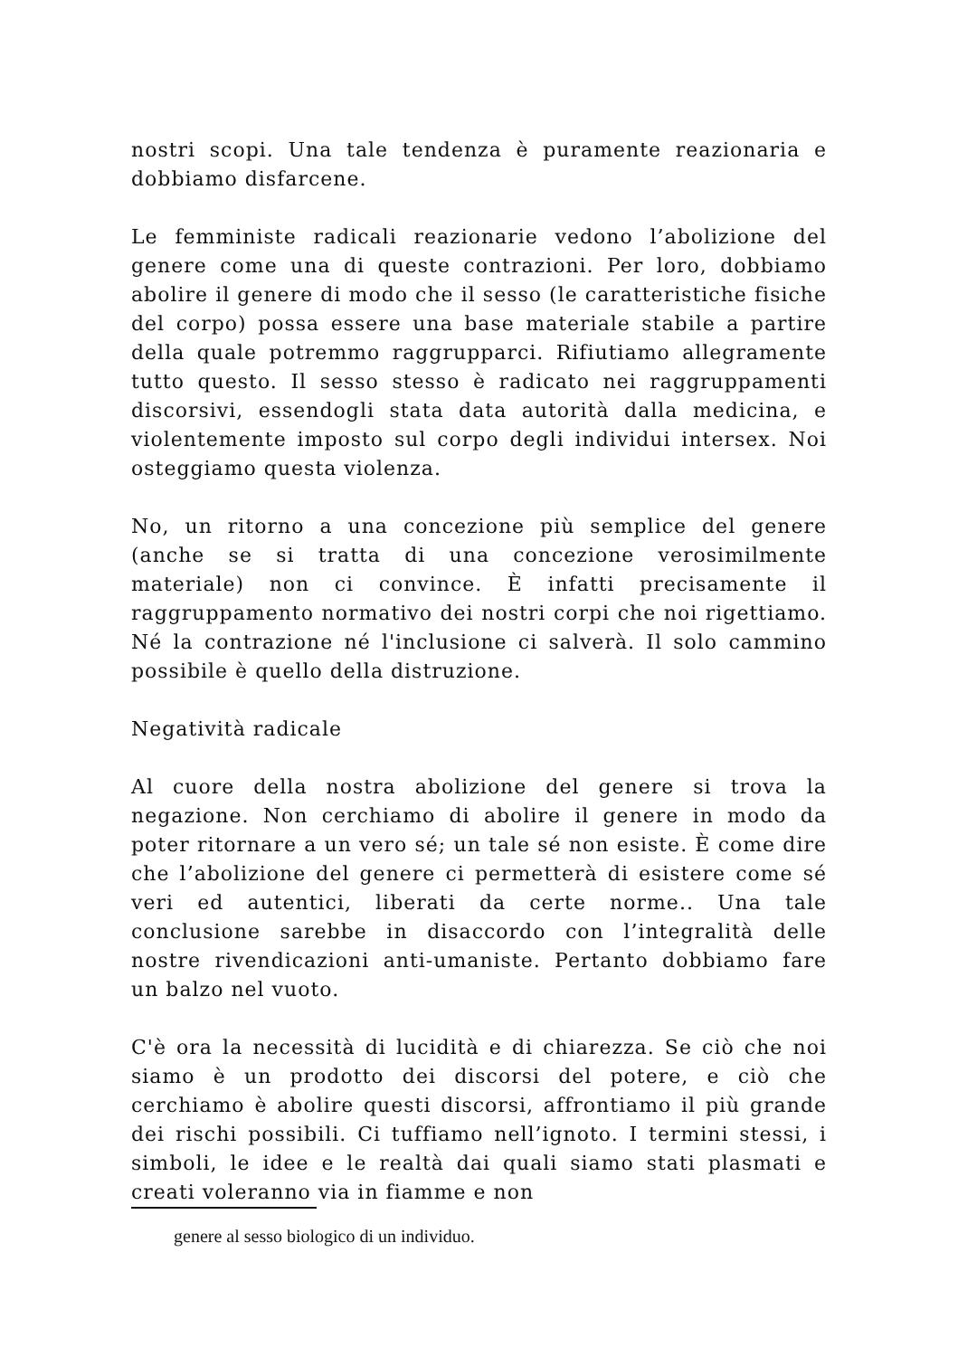nostri scopi. Una tale tendenza è puramente reazionaria e dobbiamo disfarcene.
Le femministe radicali reazionarie vedono l’abolizione del genere come una di queste contrazioni. Per loro, dobbiamo abolire il genere di modo che il sesso (le caratteristiche fisiche del corpo) possa essere una base materiale stabile a partire della quale potremmo raggrupparci. Rifiutiamo allegramente tutto questo. Il sesso stesso è radicato nei raggruppamenti discorsivi, essendogli stata data autorità dalla medicina, e violentemente imposto sul corpo degli individui intersex. Noi osteggiamo questa violenza.
No, un ritorno a una concezione più semplice del genere (anche se si tratta di una concezione verosimilmente materiale) non ci convince. È infatti precisamente il raggruppamento normativo dei nostri corpi che noi rigettiamo. Né la contrazione né l'inclusione ci salverà. Il solo cammino possibile è quello della distruzione.
Negatività radicale
Al cuore della nostra abolizione del genere si trova la negazione. Non cerchiamo di abolire il genere in modo da poter ritornare a un vero sé; un tale sé non esiste. È come dire che l’abolizione del genere ci permetterà di esistere come sé veri ed autentici, liberati da certe norme.. Una tale conclusione sarebbe in disaccordo con l’integralità delle nostre rivendicazioni anti-umaniste. Pertanto dobbiamo fare un balzo nel vuoto.
C'è ora la necessità di lucidità e di chiarezza. Se ciò che noi siamo è un prodotto dei discorsi del potere, e ciò che cerchiamo è abolire questi discorsi, affrontiamo il più grande dei rischi possibili. Ci tuffiamo nell’ignoto. I termini stessi, i simboli, le idee e le realtà dai quali siamo stati plasmati e creati voleranno via in fiamme e non
genere al sesso biologico di un individuo.